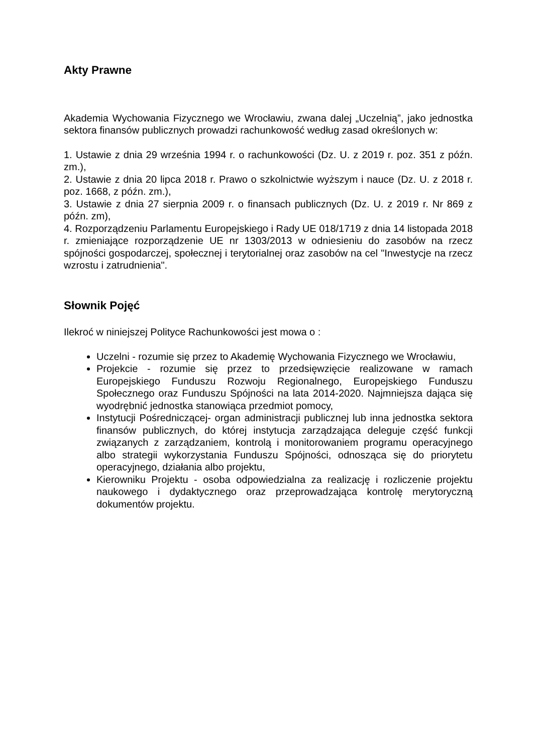Akty Prawne
Akademia Wychowania Fizycznego we Wrocławiu, zwana dalej „Uczelnią”, jako jednostka sektora finansów publicznych prowadzi rachunkowość według zasad określonych w:
1. Ustawie z dnia 29 września 1994 r. o rachunkowości (Dz. U. z 2019 r. poz. 351 z późn. zm.),
2. Ustawie z dnia 20 lipca 2018 r. Prawo o szkolnictwie wyższym i nauce (Dz. U. z 2018 r. poz. 1668, z późn. zm.),
3. Ustawie z dnia 27 sierpnia 2009 r. o finansach publicznych (Dz. U. z 2019 r. Nr 869 z późn. zm),
4. Rozporządzeniu Parlamentu Europejskiego i Rady UE 018/1719 z dnia 14 listopada 2018 r. zmieniające rozporządzenie UE nr 1303/2013 w odniesieniu do zasobów na rzecz spójności gospodarczej, społecznej i terytorialnej oraz zasobów na cel "Inwestycje na rzecz wzrostu i zatrudnienia".
Słownik Pojęć
Ilekroć w niniejszej Polityce Rachunkowości jest mowa o :
Uczelni - rozumie się przez to Akademię Wychowania Fizycznego we Wrocławiu,
Projekcie - rozumie się przez to przedsięwzięcie realizowane w ramach Europejskiego Funduszu Rozwoju Regionalnego, Europejskiego Funduszu Społecznego oraz Funduszu Spójności na lata 2014-2020. Najmniejsza dająca się wyodrębnić jednostka stanowiąca przedmiot pomocy,
Instytucji Pośredniczącej- organ administracji publicznej lub inna jednostka sektora finansów publicznych, do której instytucja zarządzająca deleguje część funkcji związanych z zarządzaniem, kontrolą i monitorowaniem programu operacyjnego albo strategii wykorzystania Funduszu Spójności, odnosząca się do priorytetu operacyjnego, działania albo projektu,
Kierowniku Projektu - osoba odpowiedzialna za realizację i rozliczenie projektu naukowego i dydaktycznego oraz przeprowadzająca kontrolę merytoryczną dokumentów projektu.